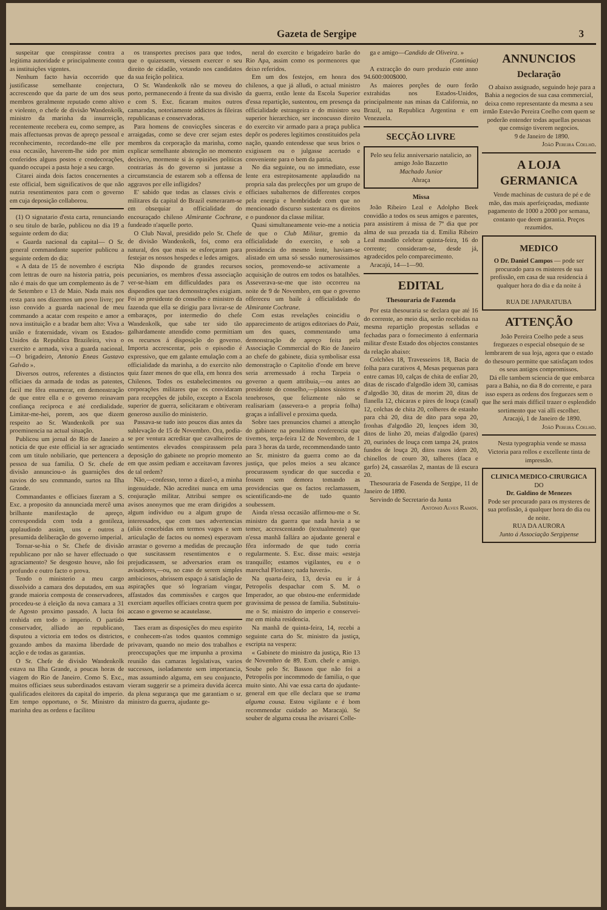Gazeta de Sergipe 3
suspeitar que conspirasse contra a legitima autoridade e principalmente contra as instituições vigentes.
Nenhum facto havia occorrido que justificasse semelhante conjectura, accrescendo que da parte de um dos seus membros geralmente reputado como altivo e violento, o chefe de divisão Wandenkolk, ministro da marinha da insurreição, recentemente recebera eu, como sempre, as mais affectuosas provas de apreço pessoal e reconhecimento, recordando-me elle por essa occasião, haverem-lhe sido por mim conferidos alguns postos e condecorações, quando occupei a pasta hoje a seu cargo.
Citarei ainda dois factos concernentes a este official, bem significativos de que não nutria resentimentos para com o governo em cuja deposição collaborou.
(1) O signatario d'esta carta, renunciando o seu titulo de barão, publicou no dia 19 a seguinte ordem do dia:
« Guarda nacional da capital— O Sr. general commandante superior publicou a seguinte ordem do dia:
« A data de 15 de novembro é escripta com lettras de ouro na historia patria, pois não é mais do que um complemento ás de 7 de Setembro e 13 de Maio. Nada mais nos resta para nos dizermos um povo livre; por isso convido a guarda nacional de meu commando a acatar com respeito e amor a nova instituição e a bradar bem alto: Viva a união e fraternidade, vivam os Estados-Unidos da Republica Brazileira, viva o exercito e armada, viva a guarda nacional.—O brigadeiro, Antonio Eneas Gustavo Galvão ».
Diversos outros, referentes a distinctos officiaes da armada de todas as patentes, facil me fôra enumerar, em demonstração de que entre ella e o governo reinavam confiança reciproca e até cordialidade. Limitar-me-hei, porem, aos que dizem respeito ao Sr. Wandenkolk por sua proeminencia na actual situação.
Publicou um jornal do Rio de Janeiro a noticia de que este official ia ser agraciado com um titulo nobiliario, que pertencera a pessoa de sua familia. O Sr. chefe de divisão annunciou-o ás guarnições dos navios do seu commando, surtos na Ilha Grande.
Commandantes e officiaes fizeram a S. Exc. a proposito da annunciada mercê uma brilhante manifestação de apreço, correspondida com toda a gentileza, applaudindo assim, uns e outros a presumida deliberação do governo imperial.
Tornar-se-hia o Sr. Chefe de divisão republicano por não se haver effectuado o agraciamento? Se desgosto houve, não foi profundo e outro facto o prova.
Tendo o ministerio a meu cargo dissolvido a camara dos deputados, em sua grande maioria composta de conservadores, procedeu-se á eleição da nova camara a 31 de Agosto proximo passado. A lucta foi renhida em todo o imperio. O partido conservador, alliado ao republicano, disputou a victoria em todos os districtos, gozando ambos da maxima liberdade de acção e de todas as garantias.
O Sr. Chefe de divisão Wandenkolk estava na Ilha Grande, a poucas horas de viagem do Rio de Janeiro. Como S. Exc., muitos officiaes seus subordinados estavam qualificados eleitores da capital do imperio. Em tempo opportuno, o Sr. Ministro da marinha deu as ordens e facilitou
os transportes precisos para que todos, que o quizessem, viessem exercer o seu direito de cidadão, votando nos candidatos da sua feição politica.
O Sr. Wandenkolk não se moveu do porto, permanecendo á frente da sua divisão e com S. Exc. ficaram muitos outros camaradas, notoriamente addictos ás fileiras republicanas e conservadoras.
Para homens de convicções sinceras e arraigadas, como se deve crer sejam estes membros da corporação da marinha, como explicar semelhante abstenção no momento decisivo, mormente si ás opiniões politicas contrarias ás do governo si juntasse a circumstancia de estarem sob a offensa de aggravos por elle infligidos?
E' sabido que todas as classes civis e militares da capital do Brazil esmeraram-se em obsequiar a officialidade do encouraçado chileno Almirante Cochrane, fundeado n'aquelle porto.
O Club Naval, presidido pelo Sr. Chefe de divisão Wandenkolk, foi, como era natural, dos que mais se esforçaram para festejar os nossos hospedes e ledes amigos.
Não dispondo de grandes recursos pecuniarios, os membros d'essa associação ver-se-hiam em difficuldades para os dispendios que taes demonstrações exigiam. Foi ao presidente do conselho e ministro da fazenda que ella se dirigiu para livrar-se de embaraços, por intermedio do chefe Wandenkolk, que sabe ter sido tão galhardamente attendido como permittiam os recursos á disposição do governo. Importa accrescentar, pois o episodio é expressivo, que em galante emulação com a officialidade da marinha, a do exercito não quiz fazer menos do que ella, em honra dos Chilenos. Todos os estabelecimentos ou corporações militares que os convidaram para recepções de jubilo, excepto a Escola superior de guerra, solicitaram e obtiveram generoso auxilio do ministerio.
Passava-se tudo isto poucos dias antes da sublevação de 15 de Novembro. Ora, podia-se por ventura acreditar que cavalheiros de sentimentos elevados conspirassem pela deposição do gabinete no proprio momento em que assim pediam e acceitavam favores de tal ordem?
Não,—confesso, torno a dizel-o, a minha ingenuidade. Não acreditei nunca em uma conjuração militar. Attribui sempre os avisos anonymos que me eram dirigidos a algum individuo ou a algum grupo de interessados, que com taes advertencias (aliás concebidas em termos vagos e sem articulação de factos ou nomes) esperavam arrastar o governo a medidas de precaução que suscitassem resentimentos e o prejudicassem, se adversarios eram os avisadores,—ou, no caso de serem simples ambiciosos, abrissem espaço á satisfação de aspirações que só lograriam vingar, affastados das commissões e cargos que exerciam aquelles officiaes contra quem por accaso o governo se acautelasse.
Taes eram as disposições do meu espirito e conhecem-n'as todos quantos commigo privavam, quando no meio dos trabalhos e preoccupações que me impunha a proxima reunião das camaras legislativas, varios successos, isoladamente sem importancia, mas assumindo alguma, em seu conjuncto, vieram suggerir se a primeira duvida ácerca da plena segurança que me garantiam o sr. ministro da guerra, ajudante ge-
neral do exercito e brigadeiro barão do Rio Apa, assim como os pormenores que deixo referidos.
Em um dos festejos, em honra dos chilenos, a que já alludi, o actual ministro da guerra, então lente da Escola Superior d'essa repartição, sustentou, em presença da officialidade estrangeira e do ministro seu superior hierarchico, ser inconcusso direito do exercito vir armado para a praça publica depôr os poderes legitimos constituidos pela nação, quando entendesse que seus brios o exigissem ou o julgasse acertado e conveniente para o bem da patria.
No dia seguinte, ou no immediato, esse lente era estrepitosamente applaudido na propria sala das prelecções por um grupo de officiaes subalternos de differentes corpos pela energia e hombridade com que no mencionado discurso sustentara os direitos e o pundonor da classe militar.
Quasi simultaneamente veio-me a noticia de que o Club Militar, gremio da officialidade do exercito, e sob a presidencia do mesmo lente, haviam-se alistado em uma só sessão numerosissimos socios, promovendo-se activamente a acquisição de outros em todos os batalhões. Asseverava-se-me que isto occorreu na noite de 9 de Novembro, em que o governo offereceu um baile á officialidade do Almirante Cochrane.
Com estas revelações coincidiu o apparecimento de artigos editoriaes do Paiz, um dos quaes, commentando uma demonstração de apreço feita pela Associação Commercial do Rio de Janeiro ao chefe do gabinete, dizia symbolisar essa demonstração o Capitolio d'onde em breve seria arremessado á rocha Tarpeia o governo a quem attribuia,—ou antes ao presidente do conselho,—planos sinistros e tenebrosos, que felizmente não se realisariam (assevera-o a propria folha) graças a infallivel e proxima queda.
Sobre taes prenuncios chamei a attenção do gabinete na penultima conferencia que tivemos, terça-feira 12 de Novembro, de 1 para 3 horas da tarde, recommendando tanto ao Sr. ministro da guerra como ao da justiça, que pelos meios a seu alcance procurassem syndicar do que succedia e fossem sem demora tomando as providencias que os factos reclamassem, scientificando-me de tudo quanto soubessem.
Ainda n'essa occasião affirmou-me o Sr. ministro da guerra que nada havia a se temer, accrescentando (textualmente) que n'essa manhã fallára ao ajudante general e fôra informado de que tudo corria regularmente. S. Exc. disse mais: «esteja tranquillo; estamos vigilantes, eu e o marechal Floriano; nada haverá».
Na quarta-feira, 13, devia eu ir á Petropolis despachar com S. M. o Imperador, ao que obstou-me enfermidade gravissima de pessoa de familia. Substituiu-me o Sr. ministro do imperio e conservei-me em minha residencia.
Na manhã de quinta-feira, 14, recebi a seguinte carta do Sr. ministro da justiça, escripta na vespera:
« Gabinete do ministro da justiça, Rio 13 de Novembro de 89. Exm. chefe e amigo. Soube pelo Sr. Basson que não foi a Petropolis por incommodo de familia, o que muito sinto. Ahi vae essa carta do ajudante-general em que elle declara que se trama alguma cousa. Estou vigilante e é bom recommendar cuidado ao Maracajú. Se souber de alguma cousa lhe avisarei Colle-
ga e amigo—Candido de Oliveira. »
(Continúa)
A extracção do ouro produzio este anno 94.600:000$000.
As maiores porções de ouro forão extrahidas nos Estados-Unidos, principalmente nas minas da California, no Brazil, na Republica Argentina e em Venezuela.
SECÇÃO LIVRE
Pelo seu feliz anniversario natalicio, ao amigo João Bazzetto
Machado Junior
Ahraça
Missa
João Ribeiro Leal e Adolpho Beek convidão a todos os seus amigos e parentes, para assistirem á missa de 7º dia que por alma de sua prezada tia d. Emilia Ribeiro Leal mandão celebrar quinta-feira, 16 do corrente; consideram-se, desde já, agradecidos pelo comparecimento.
Aracajú, 14—1—90.
EDITAL
Thesouraria de Fazenda
Por esta thesouraria se declara que até 16 do corrente, ao meio dia, serão recebidas na mesma repartição propostas selladas e fechadas para o fornecimento á enfermaria militar d'este Estado dos objectos constantes da relação abaixo:
Colchões 18, Travesseiros 18, Bacia de folha para curativos 4, Mesas pequenas para entre camas 10, calças de chita de enfiar 20, ditas de riscado d'algodão idem 30, camisas d'algodão 30, ditas de morim 20, ditas de flanella 12, chicaras e pires de louça (casal) 12, colchas de chita 20, colheres de estanho para chá 20, dita de dito para sopa 20, fronhas d'algodão 20, lençoes idem 30, ditos de linho 20, meias d'algodão (pares) 20, ourinóes de louça com tampa 24, pratos fundos de louça 20, ditos rasos idem 20, chinellos de couro 30, talheres (faca e garfo) 24, cassarólas 2, mantas de lã escura 20.
Thesouraria de Fasenda de Sergipe, 11 de Janeiro de 1890.
Servindo de Secretario da Junta
Antonio Alves Ramos.
ANNUNCIOS
Declaração
O abaixo assignado, seguindo hoje para a Bahia a negocios de sua casa commercial, deixa como representante da mesma a seu irmão Estevão Pereira Coelho com quem se poderão entender todas aquellas pessoas que comsigo tiverem negocios.
9 de Janeiro de 1890.
João Pereira Coelho.
A LOJA GERMANICA
Vende machinas de custura de pé e de mão, das mais aperfeiçoadas, mediante pagamento de 1000 a 2000 por semana, contanto que deem garantia. Preços rezumidos.
MEDICO
O Dr. Daniel Campos — pode ser procurado para os misteres de sua profissão, em casa de sua residencia á qualquer hora do dia e da noite á
RUA DE JAPARATUBA
ATTENÇÃO
João Pereira Coelho pede a seus freguezes o especial obsequio de se lembrarem de sua loja, agora que o estado do thesouro permitte que satisfaçam todos os seus antigos compromissos.
Dá elle tambem sciencia de que embarca para a Bahia, no dia 8 do corrente, e para isso espera as ordens dos freguezes sem o que lhe será mais difficil trazer o esplendido sortimento que vai alli escolher.
Aracajú, 1 de Janeiro de 1890.
João Pereira Coelho.
Nesta typographia vende se massa Victoria para rollos e excellente tinta de impressão.
CLINICA MEDICO-CIRURGICA
DO
Dr. Galdino de Menezes
Pode ser procurado para os mysteres de sua profissão, á qualquer hora do dia ou de noite.
RUA DA AURORA
Junto á Associação Sergipense